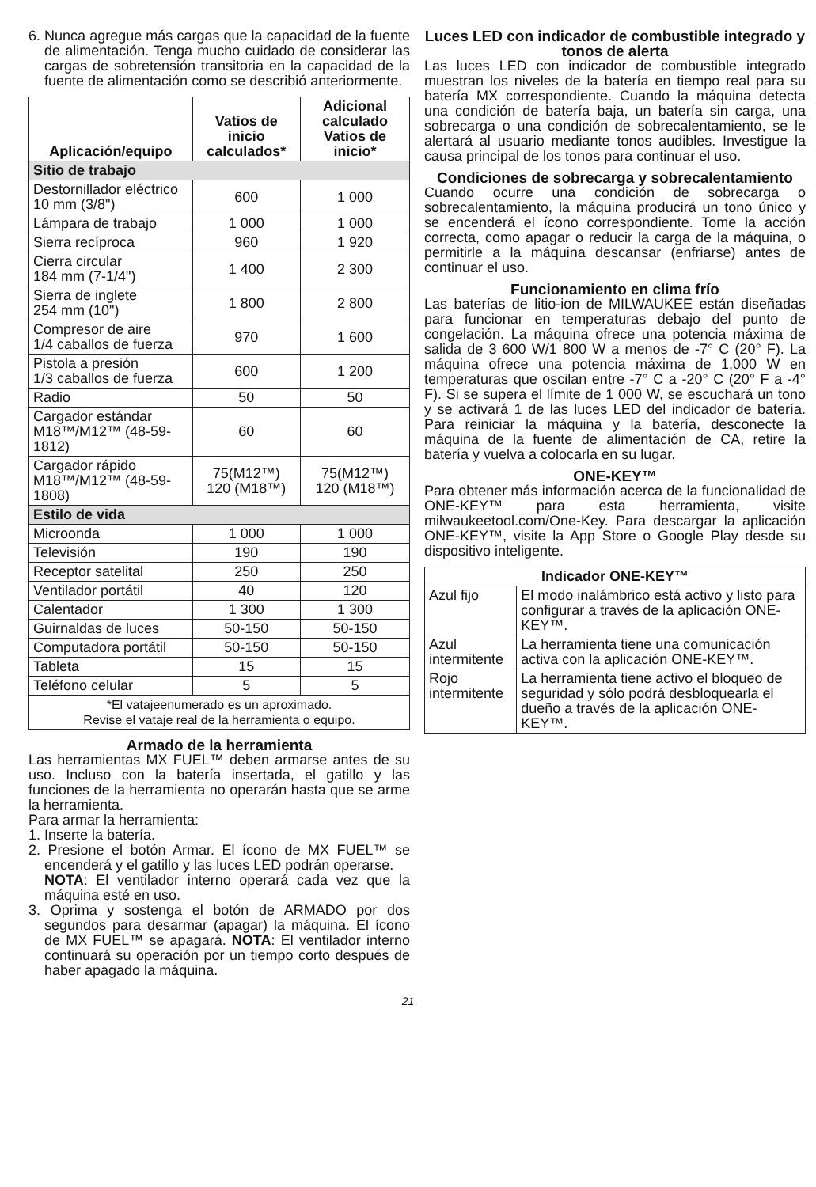6. Nunca agregue más cargas que la capacidad de la fuente de alimentación. Tenga mucho cuidado de considerar las cargas de sobretensión transitoria en la capacidad de la fuente de alimentación como se describió anteriormente.
| Aplicación/equipo | Vatios de inicio calculados* | Adicional calculado Vatios de inicio* |
| --- | --- | --- |
| Sitio de trabajo | | |
| Destornillador eléctrico 10 mm (3/8") | 600 | 1 000 |
| Lámpara de trabajo | 1 000 | 1 000 |
| Sierra recíproca | 960 | 1 920 |
| Cierra circular 184 mm (7-1/4") | 1 400 | 2 300 |
| Sierra de inglete 254 mm (10") | 1 800 | 2 800 |
| Compresor de aire 1/4 caballos de fuerza | 970 | 1 600 |
| Pistola a presión 1/3 caballos de fuerza | 600 | 1 200 |
| Radio | 50 | 50 |
| Cargador estándar M18™/M12™ (48-59-1812) | 60 | 60 |
| Cargador rápido M18™/M12™ (48-59-1808) | 75(M12™) 120 (M18™) | 75(M12™) 120 (M18™) |
| Estilo de vida | | |
| Microonda | 1 000 | 1 000 |
| Televisión | 190 | 190 |
| Receptor satelital | 250 | 250 |
| Ventilador portátil | 40 | 120 |
| Calentador | 1 300 | 1 300 |
| Guirnaldas de luces | 50-150 | 50-150 |
| Computadora portátil | 50-150 | 50-150 |
| Tableta | 15 | 15 |
| Teléfono celular | 5 | 5 |
| *El vatajeenumerado es un aproximado. Revise el vataje real de la herramienta o equipo. | | |
Armado de la herramienta
Las herramientas MX FUEL™ deben armarse antes de su uso. Incluso con la batería insertada, el gatillo y las funciones de la herramienta no operarán hasta que se arme la herramienta.
Para armar la herramienta:
1. Inserte la batería.
2. Presione el botón Armar. El ícono de MX FUEL™ se encenderá y el gatillo y las luces LED podrán operarse.
NOTA: El ventilador interno operará cada vez que la máquina esté en uso.
3. Oprima y sostenga el botón de ARMADO por dos segundos para desarmar (apagar) la máquina. El ícono de MX FUEL™ se apagará. NOTA: El ventilador interno continuará su operación por un tiempo corto después de haber apagado la máquina.
Luces LED con indicador de combustible integrado y tonos de alerta
Las luces LED con indicador de combustible integrado muestran los niveles de la batería en tiempo real para su batería MX correspondiente. Cuando la máquina detecta una condición de batería baja, un batería sin carga, una sobrecarga o una condición de sobrecalentamiento, se le alertará al usuario mediante tonos audibles. Investigue la causa principal de los tonos para continuar el uso.
Condiciones de sobrecarga y sobrecalentamiento
Cuando ocurre una condición de sobrecarga o sobrecalentamiento, la máquina producirá un tono único y se encenderá el ícono correspondiente. Tome la acción correcta, como apagar o reducir la carga de la máquina, o permitirle a la máquina descansar (enfriarse) antes de continuar el uso.
Funcionamiento en clima frío
Las baterías de litio-ion de MILWAUKEE están diseñadas para funcionar en temperaturas debajo del punto de congelación. La máquina ofrece una potencia máxima de salida de 3 600 W/1 800 W a menos de -7° C (20° F). La máquina ofrece una potencia máxima de 1,000 W en temperaturas que oscilan entre -7° C a -20° C (20° F a -4° F). Si se supera el límite de 1 000 W, se escuchará un tono y se activará 1 de las luces LED del indicador de batería. Para reiniciar la máquina y la batería, desconecte la máquina de la fuente de alimentación de CA, retire la batería y vuelva a colocarla en su lugar.
ONE-KEY™
Para obtener más información acerca de la funcionalidad de ONE-KEY™ para esta herramienta, visite milwaukeetool.com/One-Key. Para descargar la aplicación ONE-KEY™, visite la App Store o Google Play desde su dispositivo inteligente.
| Indicador ONE-KEY™ | |
| --- | --- |
| Azul fijo | El modo inalámbrico está activo y listo para configurar a través de la aplicación ONE-KEY™. |
| Azul intermitente | La herramienta tiene una comunicación activa con la aplicación ONE-KEY™. |
| Rojo intermitente | La herramienta tiene activo el bloqueo de seguridad y sólo podrá desbloquearla el dueño a través de la aplicación ONE-KEY™. |
21